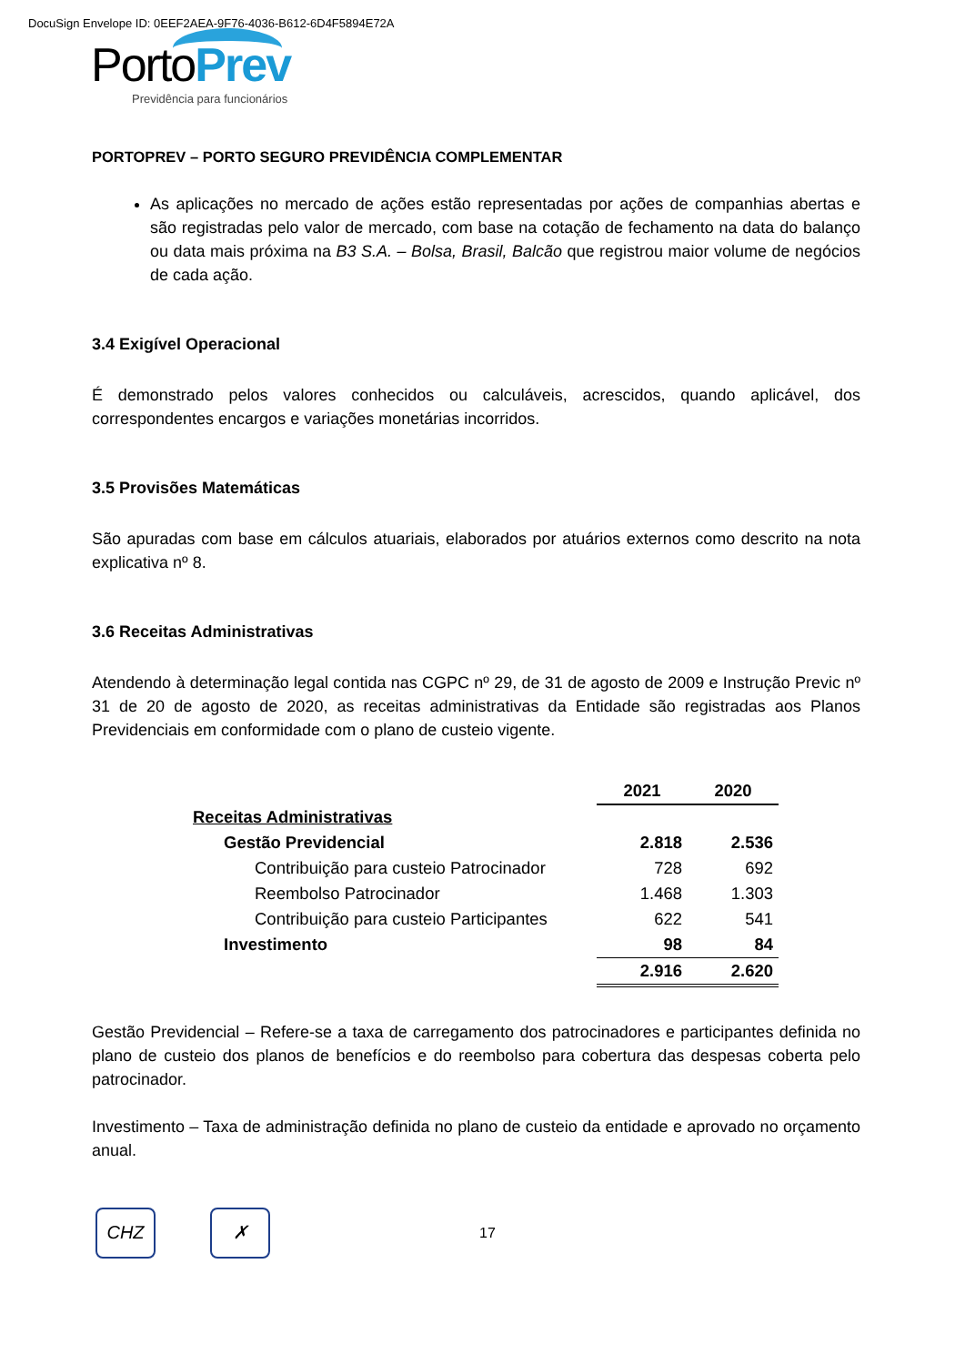DocuSign Envelope ID: 0EEF2AEA-9F76-4036-B612-6D4F5894E72A
PortoPrev
Previdência para funcionários
PORTOPREV – PORTO SEGURO PREVIDÊNCIA COMPLEMENTAR
As aplicações no mercado de ações estão representadas por ações de companhias abertas e são registradas pelo valor de mercado, com base na cotação de fechamento na data do balanço ou data mais próxima na B3 S.A. – Bolsa, Brasil, Balcão que registrou maior volume de negócios de cada ação.
3.4 Exigível Operacional
É demonstrado pelos valores conhecidos ou calculáveis, acrescidos, quando aplicável, dos correspondentes encargos e variações monetárias incorridos.
3.5 Provisões Matemáticas
São apuradas com base em cálculos atuariais, elaborados por atuários externos como descrito na nota explicativa nº 8.
3.6 Receitas Administrativas
Atendendo à determinação legal contida nas CGPC nº 29, de 31 de agosto de 2009 e Instrução Previc nº 31 de 20 de agosto de 2020, as receitas administrativas da Entidade são registradas aos Planos Previdenciais em conformidade com o plano de custeio vigente.
| | 2021 | 2020 |
| --- | --- | --- |
| Receitas Administrativas | | |
| Gestão Previdencial | 2.818 | 2.536 |
| Contribuição para custeio Patrocinador | 728 | 692 |
| Reembolso Patrocinador | 1.468 | 1.303 |
| Contribuição para custeio Participantes | 622 | 541 |
| Investimento | 98 | 84 |
| | 2.916 | 2.620 |
Gestão Previdencial – Refere-se a taxa de carregamento dos patrocinadores e participantes definida no plano de custeio dos planos de benefícios e do reembolso para cobertura das despesas coberta pelo patrocinador.
Investimento – Taxa de administração definida no plano de custeio da entidade e aprovado no orçamento anual.
CHZ ✗
17